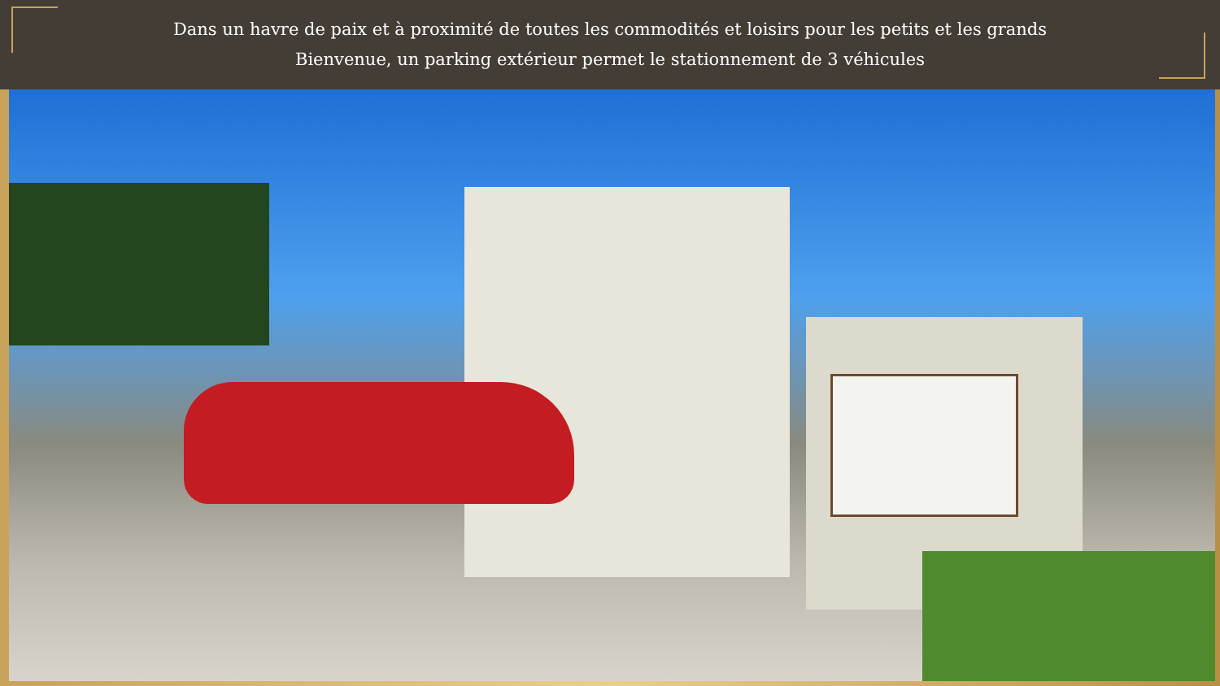Dans un havre de paix et à proximité de toutes les commodités et loisirs pour les petits et les grands
Bienvenue, un parking extérieur permet le stationnement de 3 véhicules